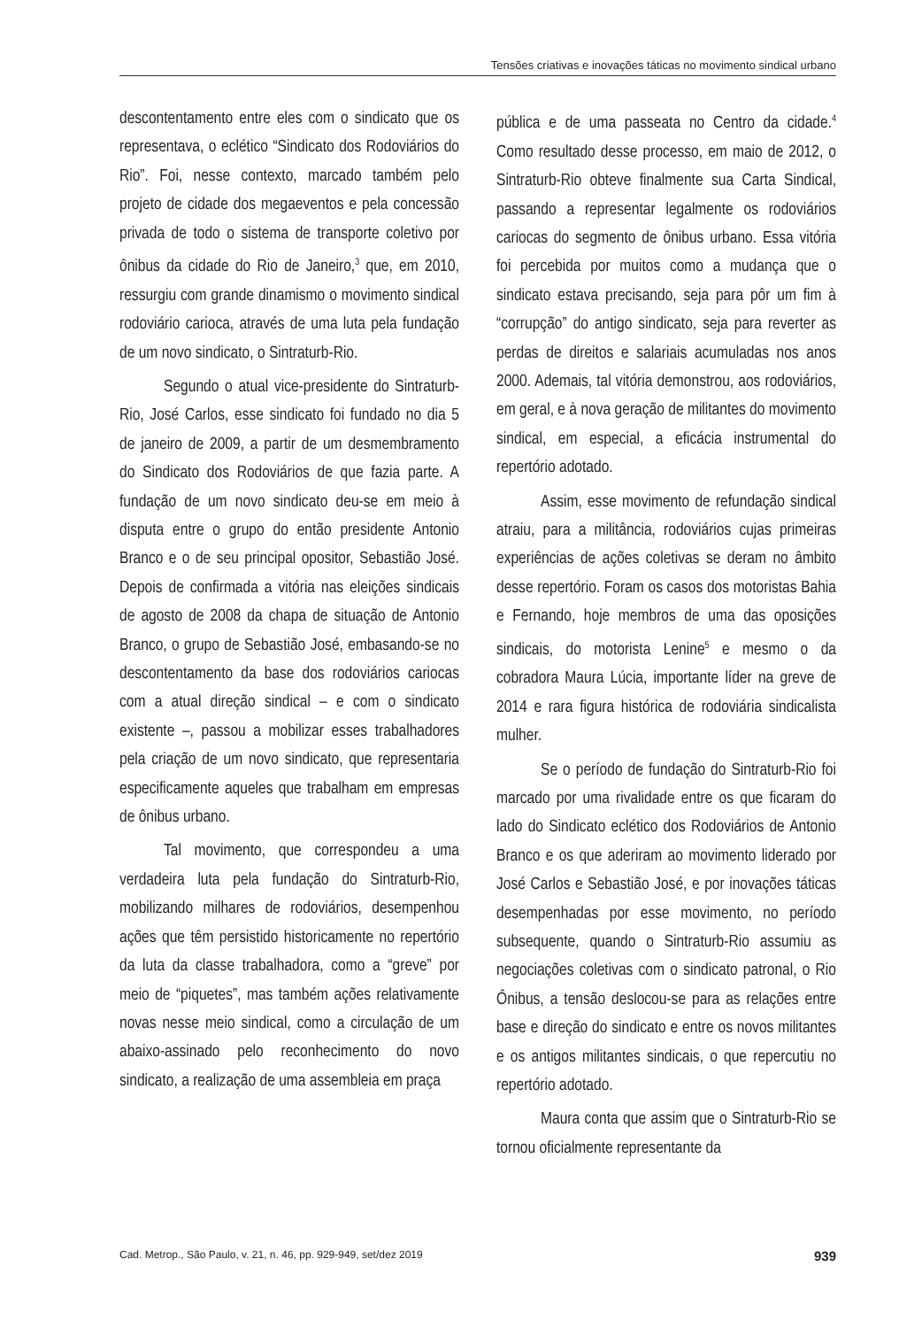Tensões criativas e inovações táticas no movimento sindical urbano
descontentamento entre eles com o sindicato que os representava, o eclético “Sindicato dos Rodoviários do Rio”. Foi, nesse contexto, marcado também pelo projeto de cidade dos megaeventos e pela concessão privada de todo o sistema de transporte coletivo por ônibus da cidade do Rio de Janeiro,<sup>3</sup> que, em 2010, ressurgiu com grande dinamismo o movimento sindical rodoviário carioca, através de uma luta pela fundação de um novo sindicato, o Sintraturb-Rio.
Segundo o atual vice-presidente do Sintraturb-Rio, José Carlos, esse sindicato foi fundado no dia 5 de janeiro de 2009, a partir de um desmembramento do Sindicato dos Rodoviários de que fazia parte. A fundação de um novo sindicato deu-se em meio à disputa entre o grupo do então presidente Antonio Branco e o de seu principal opositor, Sebastião José. Depois de confirmada a vitória nas eleições sindicais de agosto de 2008 da chapa de situação de Antonio Branco, o grupo de Sebastião José, embasando-se no descontentamento da base dos rodoviários cariocas com a atual direção sindical – e com o sindicato existente –, passou a mobilizar esses trabalhadores pela criação de um novo sindicato, que representaria especificamente aqueles que trabalham em empresas de ônibus urbano.
Tal movimento, que correspondeu a uma verdadeira luta pela fundação do Sintraturb-Rio, mobilizando milhares de rodoviários, desempenhou ações que têm persistido historicamente no repertório da luta da classe trabalhadora, como a “greve” por meio de “piquetes”, mas também ações relativamente novas nesse meio sindical, como a circulação de um abaixo-assinado pelo reconhecimento do novo sindicato, a realização de uma assembleia em praça
pública e de uma passeata no Centro da cidade.<sup>4</sup> Como resultado desse processo, em maio de 2012, o Sintraturb-Rio obteve finalmente sua Carta Sindical, passando a representar legalmente os rodoviários cariocas do segmento de ônibus urbano. Essa vitória foi percebida por muitos como a mudança que o sindicato estava precisando, seja para pôr um fim à “corrupção” do antigo sindicato, seja para reverter as perdas de direitos e salariais acumuladas nos anos 2000. Ademais, tal vitória demonstrou, aos rodoviários, em geral, e à nova geração de militantes do movimento sindical, em especial, a eficácia instrumental do repertório adotado.
Assim, esse movimento de refundação sindical atraiu, para a militância, rodoviários cujas primeiras experiências de ações coletivas se deram no âmbito desse repertório. Foram os casos dos motoristas Bahia e Fernando, hoje membros de uma das oposições sindicais, do motorista Lenine<sup>5</sup> e mesmo o da cobradora Maura Lúcia, importante líder na greve de 2014 e rara figura histórica de rodoviária sindicalista mulher.
Se o período de fundação do Sintraturb-Rio foi marcado por uma rivalidade entre os que ficaram do lado do Sindicato eclético dos Rodoviários de Antonio Branco e os que aderiram ao movimento liderado por José Carlos e Sebastião José, e por inovações táticas desempenhadas por esse movimento, no período subsequente, quando o Sintraturb-Rio assumiu as negociações coletivas com o sindicato patronal, o Rio Ônibus, a tensão deslocou-se para as relações entre base e direção do sindicato e entre os novos militantes e os antigos militantes sindicais, o que repercutiu no repertório adotado.
Maura conta que assim que o Sintraturb-Rio se tornou oficialmente representante da
Cad. Metrop., São Paulo, v. 21, n. 46, pp. 929-949, set/dez 2019 939